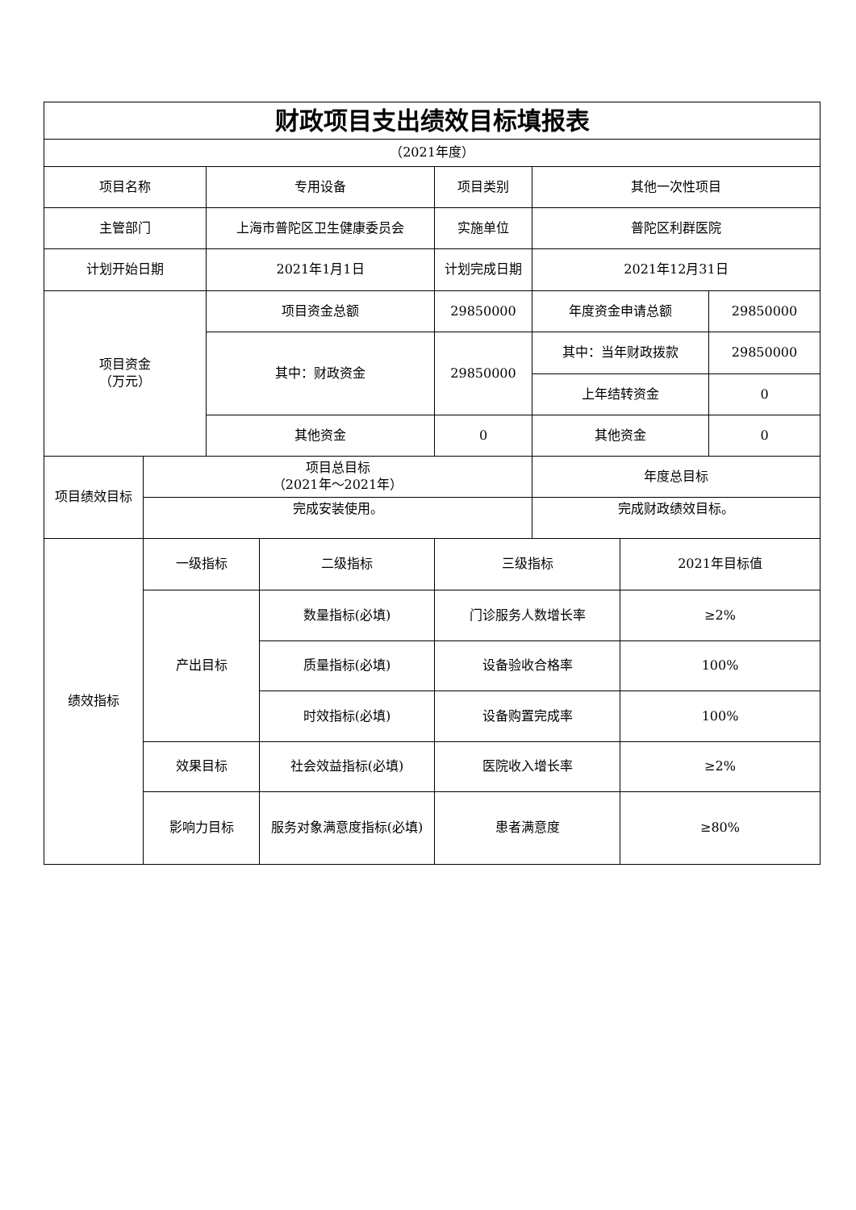| 财政项目支出绩效目标填报表 | | | | | | | |
| （2021年度） | | | | | | | |
| 项目名称 | | 专用设备 | | 项目类别 | 其他一次性项目 | | |
| 主管部门 | | 上海市普陀区卫生健康委员会 | | 实施单位 | 普陀区利群医院 | | |
| 计划开始日期 | | 2021年1月1日 | | 计划完成日期 | 2021年12月31日 | | |
| 项目资金 （万元） | | 项目资金总额 | | 29850000 | 年度资金申请总额 | | 29850000 |
| | | 其中：财政资金 | | 29850000 | 其中：当年财政拨款 | | 29850000 |
| | | | | | 上年结转资金 | | 0 |
| | | 其他资金 | | 0 | 其他资金 | | 0 |
| 项目绩效目标 | 项目总目标 （2021年～2021年） | | | | 年度总目标 | | |
| | 完成安装使用。 | | | | 完成财政绩效目标。 | | |
| 绩效指标 | 一级指标 | | 二级指标 | 三级指标 | | 2021年目标值 | |
| | 产出目标 | | 数量指标(必填) | 门诊服务人数增长率 | | ≥2% | |
| | | | 质量指标(必填) | 设备验收合格率 | | 100% | |
| | | | 时效指标(必填) | 设备购置完成率 | | 100% | |
| | 效果目标 | | 社会效益指标(必填) | 医院收入增长率 | | ≥2% | |
| | 影响力目标 | | 服务对象满意度指标(必填) | 患者满意度 | | ≥80% | |